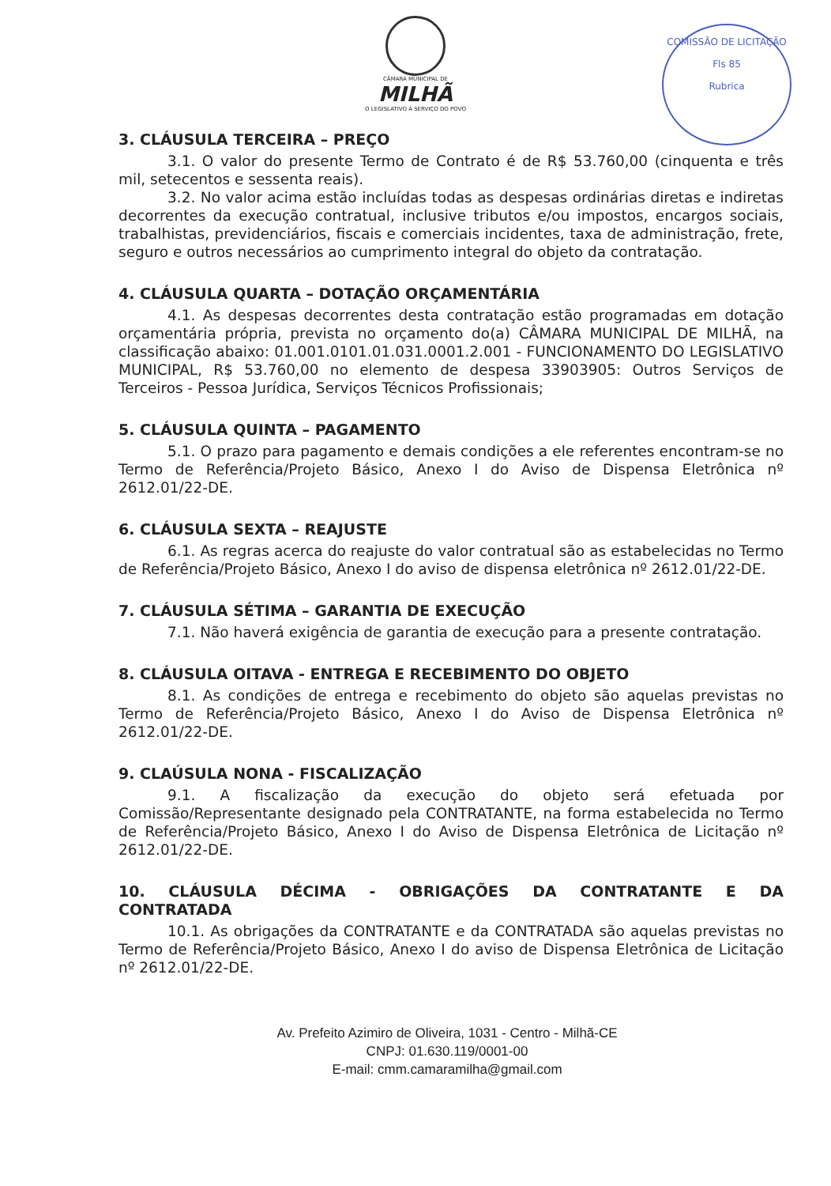COMISSÃO DE LICITAÇÃO
Fls 85
Rubrica
CÂMARA MUNICIPAL DE
MILHÃ
O LEGISLATIVO A SERVIÇO DO POVO
3. CLÁUSULA TERCEIRA – PREÇO
3.1. O valor do presente Termo de Contrato é de R$ 53.760,00 (cinquenta e três mil, setecentos e sessenta reais).
3.2. No valor acima estão incluídas todas as despesas ordinárias diretas e indiretas decorrentes da execução contratual, inclusive tributos e/ou impostos, encargos sociais, trabalhistas, previdenciários, fiscais e comerciais incidentes, taxa de administração, frete, seguro e outros necessários ao cumprimento integral do objeto da contratação.
4. CLÁUSULA QUARTA – DOTAÇÃO ORÇAMENTÁRIA
4.1. As despesas decorrentes desta contratação estão programadas em dotação orçamentária própria, prevista no orçamento do(a) CÂMARA MUNICIPAL DE MILHÃ, na classificação abaixo: 01.001.0101.01.031.0001.2.001 - FUNCIONAMENTO DO LEGISLATIVO MUNICIPAL, R$ 53.760,00 no elemento de despesa 33903905: Outros Serviços de Terceiros - Pessoa Jurídica, Serviços Técnicos Profissionais;
5. CLÁUSULA QUINTA – PAGAMENTO
5.1. O prazo para pagamento e demais condições a ele referentes encontram-se no Termo de Referência/Projeto Básico, Anexo I do Aviso de Dispensa Eletrônica nº 2612.01/22-DE.
6. CLÁUSULA SEXTA – REAJUSTE
6.1. As regras acerca do reajuste do valor contratual são as estabelecidas no Termo de Referência/Projeto Básico, Anexo I do aviso de dispensa eletrônica nº 2612.01/22-DE.
7. CLÁUSULA SÉTIMA – GARANTIA DE EXECUÇÃO
7.1. Não haverá exigência de garantia de execução para a presente contratação.
8. CLÁUSULA OITAVA - ENTREGA E RECEBIMENTO DO OBJETO
8.1. As condições de entrega e recebimento do objeto são aquelas previstas no Termo de Referência/Projeto Básico, Anexo I do Aviso de Dispensa Eletrônica nº 2612.01/22-DE.
9. CLAÚSULA NONA - FISCALIZAÇÃO
9.1. A fiscalização da execução do objeto será efetuada por Comissão/Representante designado pela CONTRATANTE, na forma estabelecida no Termo de Referência/Projeto Básico, Anexo I do Aviso de Dispensa Eletrônica de Licitação nº 2612.01/22-DE.
10. CLÁUSULA DÉCIMA - OBRIGAÇÕES DA CONTRATANTE E DA CONTRATADA
10.1. As obrigações da CONTRATANTE e da CONTRATADA são aquelas previstas no Termo de Referência/Projeto Básico, Anexo I do aviso de Dispensa Eletrônica de Licitação nº 2612.01/22-DE.
Av. Prefeito Azimiro de Oliveira, 1031 - Centro - Milhã-CE
CNPJ: 01.630.119/0001-00
E-mail: cmm.camaramilha@gmail.com